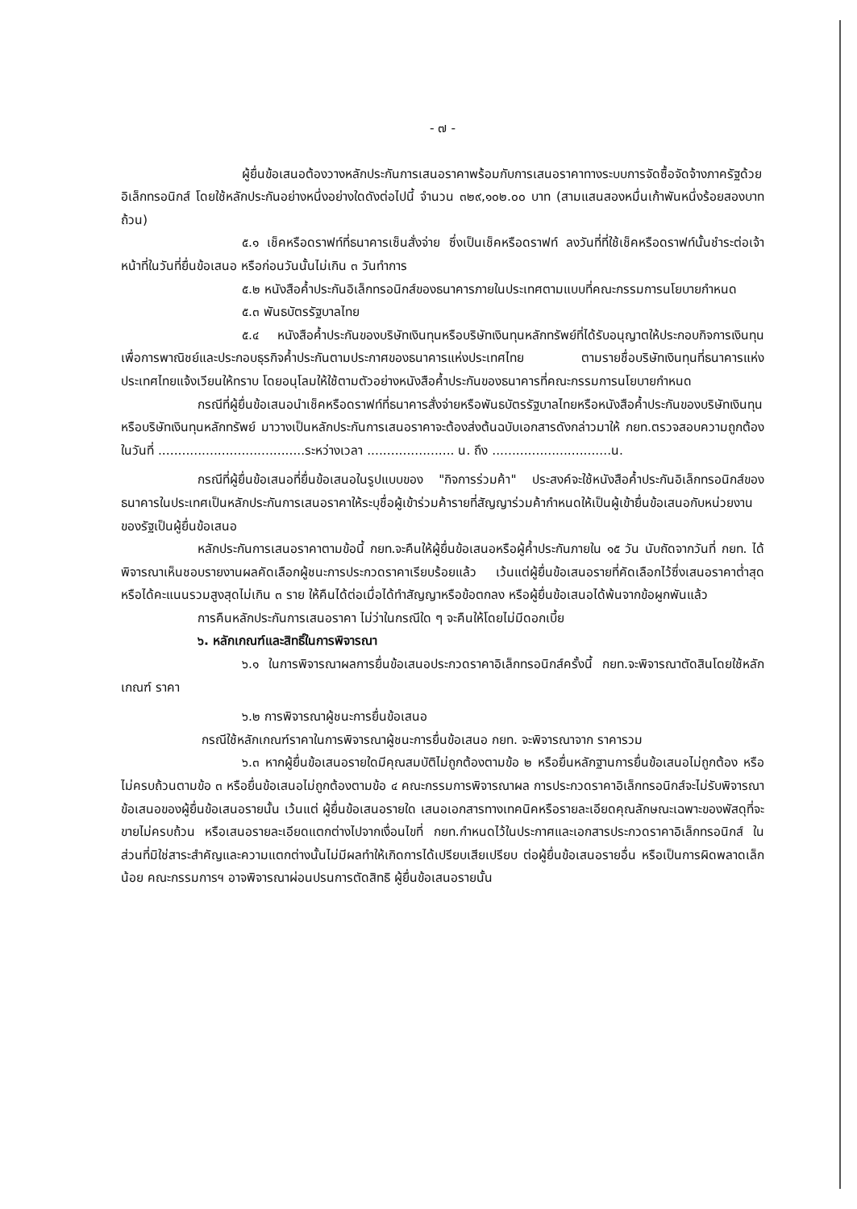- ๗ -
ผู้ยื่นข้อเสนอต้องวางหลักประกันการเสนอราคาพร้อมกับการเสนอราคาทางระบบการจัดซื้อจัดจ้างภาครัฐด้วยอิเล็กทรอนิกส์ โดยใช้หลักประกันอย่างหนึ่งอย่างใดดังต่อไปนี้ จำนวน ๓๒๙,๑๐๒.๐๐ บาท (สามแสนสองหมื่นเก้าพันหนึ่งร้อยสองบาทถ้วน)
๕.๑ เช็คหรือดราฟท์ที่ธนาคารเซ็นสั่งจ่าย ซึ่งเป็นเช็คหรือดราฟท์ ลงวันที่ที่ใช้เช็คหรือดราฟท์นั้นชำระต่อเจ้าหน้าที่ในวันที่ยื่นข้อเสนอ หรือก่อนวันนั้นไม่เกิน ๓ วันทำการ
๕.๒ หนังสือค้ำประกันอิเล็กทรอนิกส์ของธนาคารภายในประเทศตามแบบที่คณะกรรมการนโยบายกำหนด
๕.๓ พันธบัตรรัฐบาลไทย
๕.๔ หนังสือค้ำประกันของบริษัทเงินทุนหรือบริษัทเงินทุนหลักทรัพย์ที่ได้รับอนุญาตให้ประกอบกิจการเงินทุนเพื่อการพาณิชย์และประกอบธุรกิจค้ำประกันตามประกาศของธนาคารแห่งประเทศไทย ตามรายชื่อบริษัทเงินทุนที่ธนาคารแห่งประเทศไทยแจ้งเวียนให้ทราบ โดยอนุโลมให้ใช้ตามตัวอย่างหนังสือค้ำประกันของธนาคารที่คณะกรรมการนโยบายกำหนด
กรณีที่ผู้ยื่นข้อเสนอนำเช็คหรือดราฟท์ที่ธนาคารสั่งจ่ายหรือพันธบัตรรัฐบาลไทยหรือหนังสือค้ำประกันของบริษัทเงินทุนหรือบริษัทเงินทุนหลักทรัพย์ มาวางเป็นหลักประกันการเสนอราคาจะต้องส่งต้นฉบับเอกสารดังกล่าวมาให้ กยท.ตรวจสอบความถูกต้องในวันที่ .....................................ระหว่างเวลา ...................... น. ถึง ..............................น.
กรณีที่ผู้ยื่นข้อเสนอที่ยื่นข้อเสนอในรูปแบบของ "กิจการร่วมค้า" ประสงค์จะใช้หนังสือค้ำประกันอิเล็กทรอนิกส์ของธนาคารในประเทศเป็นหลักประกันการเสนอราคาให้ระบุชื่อผู้เข้าร่วมค้ารายที่สัญญาร่วมค้ากำหนดให้เป็นผู้เข้ายื่นข้อเสนอกับหน่วยงานของรัฐเป็นผู้ยื่นข้อเสนอ
หลักประกันการเสนอราคาตามข้อนี้ กยท.จะคืนให้ผู้ยื่นข้อเสนอหรือผู้ค้ำประกันภายใน ๑๕ วัน นับถัดจากวันที่ กยท. ได้พิจารณาเห็นชอบรายงานผลคัดเลือกผู้ชนะการประกวดราคาเรียบร้อยแล้ว เว้นแต่ผู้ยื่นข้อเสนอรายที่คัดเลือกไว้ซึ่งเสนอราคาต่ำสุดหรือได้คะแนนรวมสูงสุดไม่เกิน ๓ ราย ให้คืนได้ต่อเมื่อได้ทำสัญญาหรือข้อตกลง หรือผู้ยื่นข้อเสนอได้พ้นจากข้อผูกพันแล้ว
การคืนหลักประกันการเสนอราคา ไม่ว่าในกรณีใด ๆ จะคืนให้โดยไม่มีดอกเบี้ย
๖. หลักเกณฑ์และสิทธิ์ในการพิจารณา
๖.๑ ในการพิจารณาผลการยื่นข้อเสนอประกวดราคาอิเล็กทรอนิกส์ครั้งนี้ กยท.จะพิจารณาตัดสินโดยใช้หลักเกณฑ์ ราคา
๖.๒ การพิจารณาผู้ชนะการยื่นข้อเสนอ
กรณีใช้หลักเกณฑ์ราคาในการพิจารณาผู้ชนะการยื่นข้อเสนอ กยท. จะพิจารณาจาก ราคารวม
๖.๓ หากผู้ยื่นข้อเสนอรายใดมีคุณสมบัติไม่ถูกต้องตามข้อ ๒ หรือยื่นหลักฐานการยื่นข้อเสนอไม่ถูกต้อง หรือไม่ครบถ้วนตามข้อ ๓ หรือยื่นข้อเสนอไม่ถูกต้องตามข้อ ๔ คณะกรรมการพิจารณาผล การประกวดราคาอิเล็กทรอนิกส์จะไม่รับพิจารณาข้อเสนอของผู้ยื่นข้อเสนอรายนั้น เว้นแต่ ผู้ยื่นข้อเสนอรายใด เสนอเอกสารทางเทคนิคหรือรายละเอียดคุณลักษณะเฉพาะของพัสดุที่จะขายไม่ครบถ้วน หรือเสนอรายละเอียดแตกต่างไปจากเงื่อนไขที่ กยท.กำหนดไว้ในประกาศและเอกสารประกวดราคาอิเล็กทรอนิกส์ ในส่วนที่มิใช่สาระสำคัญและความแตกต่างนั้นไม่มีผลทำให้เกิดการได้เปรียบเสียเปรียบ ต่อผู้ยื่นข้อเสนอรายอื่น หรือเป็นการผิดพลาดเล็กน้อย คณะกรรมการฯ อาจพิจารณาผ่อนปรนการตัดสิทธิ ผู้ยื่นข้อเสนอรายนั้น